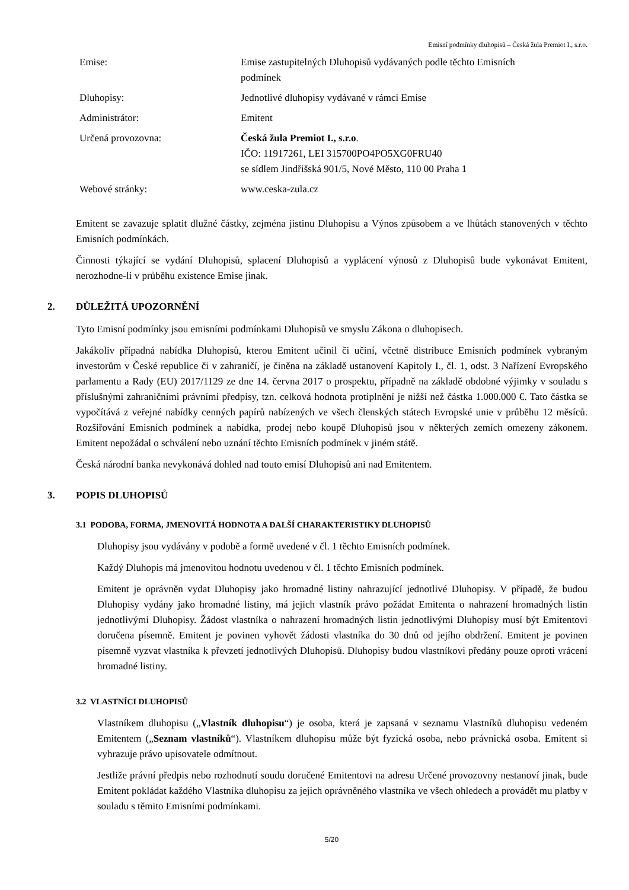Emisní podmínky dluhopisů – Česká žula Premiot I., s.r.o.
| Emise: | Emise zastupitelných Dluhopisů vydávaných podle těchto Emisních podmínek |
| Dluhopisy: | Jednotlivé dluhopisy vydávané v rámci Emise |
| Administrátor: | Emitent |
| Určená provozovna: | Česká žula Premiot I., s.r.o . IČO: 11917261, LEI 315700PO4PO5XG0FRU40 se sídlem Jindřišská 901/5, Nové Město, 110 00 Praha 1 |
| Webové stránky: | www.ceska-zula.cz |
Emitent se zavazuje splatit dlužné částky, zejména jistinu Dluhopisu a Výnos způsobem a ve lhůtách stanovených v těchto Emisních podmínkách.
Činnosti týkající se vydání Dluhopisů, splacení Dluhopisů a vyplácení výnosů z Dluhopisů bude vykonávat Emitent, nerozhodne-li v průběhu existence Emise jinak.
2. DŮLEŽITÁ UPOZORNĚNÍ
Tyto Emisní podmínky jsou emisními podmínkami Dluhopisů ve smyslu Zákona o dluhopisech.
Jakákoliv případná nabídka Dluhopisů, kterou Emitent učinil či učiní, včetně distribuce Emisních podmínek vybraným investorům v České republice či v zahraničí, je činěna na základě ustanovení Kapitoly I., čl. 1, odst. 3 Nařízení Evropského parlamentu a Rady (EU) 2017/1129 ze dne 14. června 2017 o prospektu, případně na základě obdobné výjimky v souladu s příslušnými zahraničními právními předpisy, tzn. celková hodnota protiplnění je nižší než částka 1.000.000 €. Tato částka se vypočítává z veřejné nabídky cenných papírů nabízených ve všech členských státech Evropské unie v průběhu 12 měsíců. Rozšiřování Emisních podmínek a nabídka, prodej nebo koupě Dluhopisů jsou v některých zemích omezeny zákonem. Emitent nepožádal o schválení nebo uznání těchto Emisních podmínek v jiném státě.
Česká národní banka nevykonává dohled nad touto emisí Dluhopisů ani nad Emitentem.
3. POPIS DLUHOPISŮ
3.1 PODOBA, FORMA, JMENOVITÁ HODNOTA A DALŠÍ CHARAKTERISTIKY DLUHOPISŮ
Dluhopisy jsou vydávány v podobě a formě uvedené v čl. 1 těchto Emisních podmínek.
Každý Dluhopis má jmenovitou hodnotu uvedenou v čl. 1 těchto Emisních podmínek.
Emitent je oprávněn vydat Dluhopisy jako hromadné listiny nahrazující jednotlivé Dluhopisy. V případě, že budou Dluhopisy vydány jako hromadné listiny, má jejich vlastník právo požádat Emitenta o nahrazení hromadných listin jednotlivými Dluhopisy. Žádost vlastníka o nahrazení hromadných listin jednotlivými Dluhopisy musí být Emitentovi doručena písemně. Emitent je povinen vyhovět žádosti vlastníka do 30 dnů od jejího obdržení. Emitent je povinen písemně vyzvat vlastníka k převzetí jednotlivých Dluhopisů. Dluhopisy budou vlastníkovi předány pouze oproti vrácení hromadné listiny.
3.2 VLASTNÍCI DLUHOPISŮ
Vlastníkem dluhopisu („Vlastník dluhopisu“) je osoba, která je zapsaná v seznamu Vlastníků dluhopisu vedeném Emitentem („Seznam vlastníků“). Vlastníkem dluhopisu může být fyzická osoba, nebo právnická osoba. Emitent si vyhrazuje právo upisovatele odmítnout.
Jestliže právní předpis nebo rozhodnutí soudu doručené Emitentovi na adresu Určené provozovny nestanoví jinak, bude Emitent pokládat každého Vlastníka dluhopisu za jejich oprávněného vlastníka ve všech ohledech a provádět mu platby v souladu s těmito Emisními podmínkami.
5/20